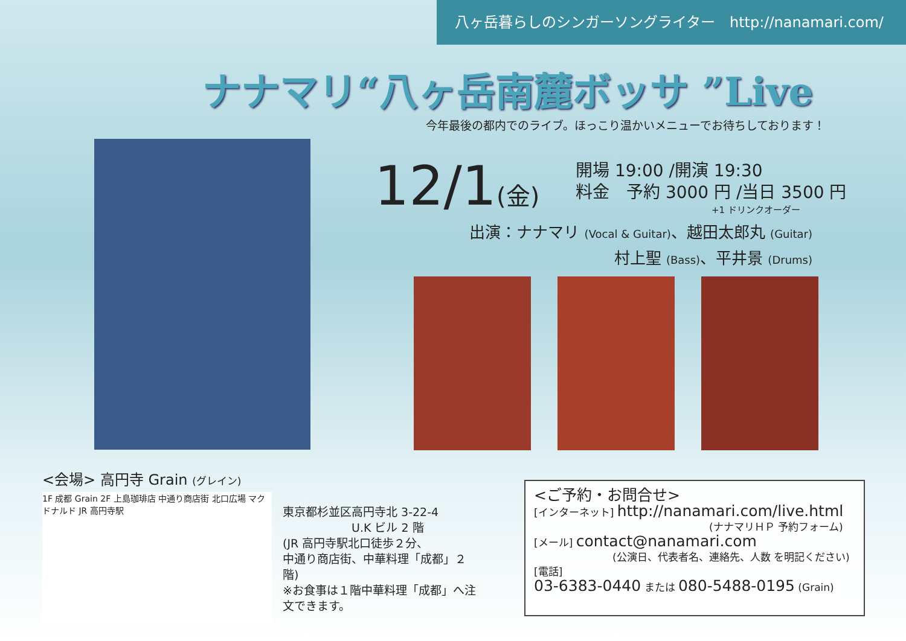八ヶ岳暮らしのシンガーソングライター　http://nanamari.com/
ナナマリ“八ヶ岳南麓ボッサ ”Live
今年最後の都内でのライブ。ほっこり温かいメニューでお待ちしております！
12/1(金)
開場 19:00 /開演 19:30
料金　予約 3000 円 /当日 3500 円
+1 ドリンクオーダー
出演：ナナマリ (Vocal & Guitar)、越田太郎丸 (Guitar)
村上聖 (Bass)、平井景 (Drums)
<会場> 高円寺 Grain (グレイン)
1F 成都 Grain 2F 上島珈琲店 中通り商店街 北口広場 マクドナルド JR 高円寺駅
東京都杉並区高円寺北 3-22-4
　　　　　　U.K ビル 2 階
(JR 高円寺駅北口徒歩２分、
中通り商店街、中華料理「成都」２階)
※お食事は１階中華料理「成都」へ注文できます。
<ご予約・お問合せ>
[インターネット] http://nanamari.com/live.html
(ナナマリＨＰ 予約フォーム)
[メール] contact@nanamari.com
(公演日、代表者名、連絡先、人数 を明記ください)
[電話]
03-6383-0440 または 080-5488-0195 (Grain)